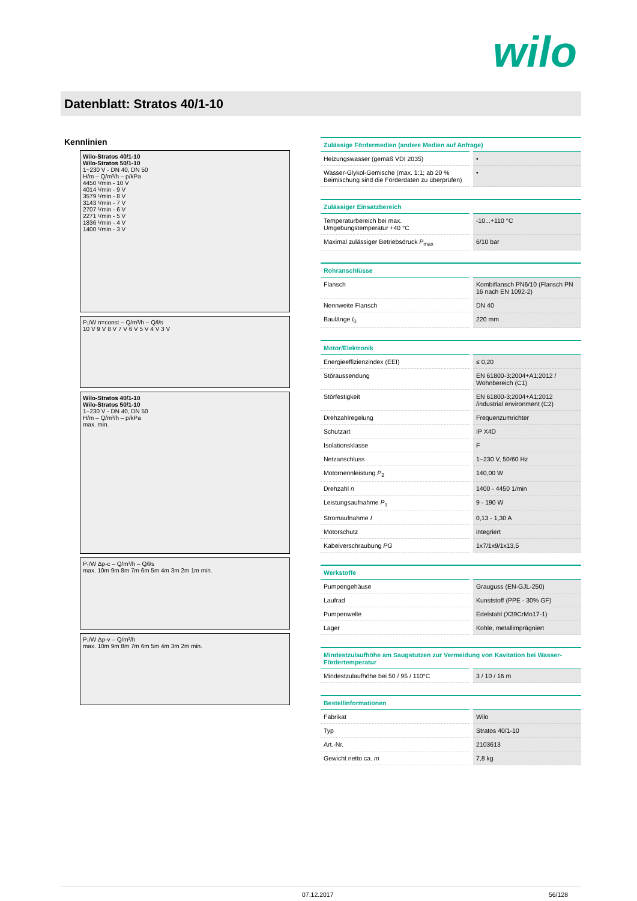wilo
Datenblatt: Stratos 40/1-10
Kennlinien
Wilo-Stratos 40/1-10
Wilo-Stratos 50/1-10
1~230 V - DN 40, DN 50
H/m – Q/m³/h – p/kPa
4450 ¹/min - 10 V
4014 ¹/min - 9 V
3579 ¹/min - 8 V
3143 ¹/min - 7 V
2707 ¹/min - 6 V
2271 ¹/min - 5 V
1836 ¹/min - 4 V
1400 ¹/min - 3 V
P₁/W n=const – Q/m³/h – Q/l/s
10 V 9 V 8 V 7 V 6 V 5 V 4 V 3 V
Wilo-Stratos 40/1-10
Wilo-Stratos 50/1-10
1~230 V - DN 40, DN 50
H/m – Q/m³/h – p/kPa
max. min.
P₁/W Δp-c – Q/m³/h – Q/l/s
max. 10m 9m 8m 7m 6m 5m 4m 3m 2m 1m min.
P₁/W Δp-v – Q/m³/h
max. 10m 9m 8m 7m 6m 5m 4m 3m 2m min.
| Zulässige Fördermedien (andere Medien auf Anfrage) | |
| --- | --- |
| Heizungswasser (gemäß VDI 2035) | • |
| Wasser-Glykol-Gemische (max. 1:1; ab 20 % Beimischung sind die Förderdaten zu überprüfen) | • |
| Zulässiger Einsatzbereich | |
| --- | --- |
| Temperaturbereich bei max. Umgebungstemperatur +40 °C | -10...+110 °C |
| Maximal zulässiger Betriebsdruck P<sub>max</sub> | 6/10 bar |
| Rohranschlüsse | |
| --- | --- |
| Flansch | Kombiflansch PN6/10 (Flansch PN 16 nach EN 1092-2) |
| Nennweite Flansch | DN 40 |
| Baulänge l<sub>0</sub> | 220 mm |
| Motor/Elektronik | |
| --- | --- |
| Energieeffizienzindex (EEI) | ≤ 0,20 |
| Störaussendung | EN 61800-3;2004+A1;2012 / Wohnbereich (C1) |
| Störfestigkeit | EN 61800-3;2004+A1;2012 /industrial environment (C2) |
| Drehzahlregelung | Frequenzumrichter |
| Schutzart | IP X4D |
| Isolationsklasse | F |
| Netzanschluss | 1~230 V, 50/60 Hz |
| Motornennleistung P<sub>2</sub> | 140,00 W |
| Drehzahl n | 1400 - 4450 1/min |
| Leistungsaufnahme P<sub>1</sub> | 9 - 190 W |
| Stromaufnahme I | 0,13 - 1,30 A |
| Motorschutz | integriert |
| Kabelverschraubung PG | 1x7/1x9/1x13,5 |
| Werkstoffe | |
| --- | --- |
| Pumpengehäuse | Grauguss (EN-GJL-250) |
| Laufrad | Kunststoff (PPE - 30% GF) |
| Pumpenwelle | Edelstahl (X39CrMo17-1) |
| Lager | Kohle, metallimprägniert |
| Mindestzulaufhöhe am Saugstutzen zur Vermeidung von Kavitation bei Wasser-Fördertemperatur | |
| --- | --- |
| Mindestzulaufhöhe bei 50 / 95 / 110°C | 3 / 10 / 16 m |
| Bestellinformationen | |
| --- | --- |
| Fabrikat | Wilo |
| Typ | Stratos 40/1-10 |
| Art.-Nr. | 2103613 |
| Gewicht netto ca. m | 7,8 kg |
07.12.2017 56/128